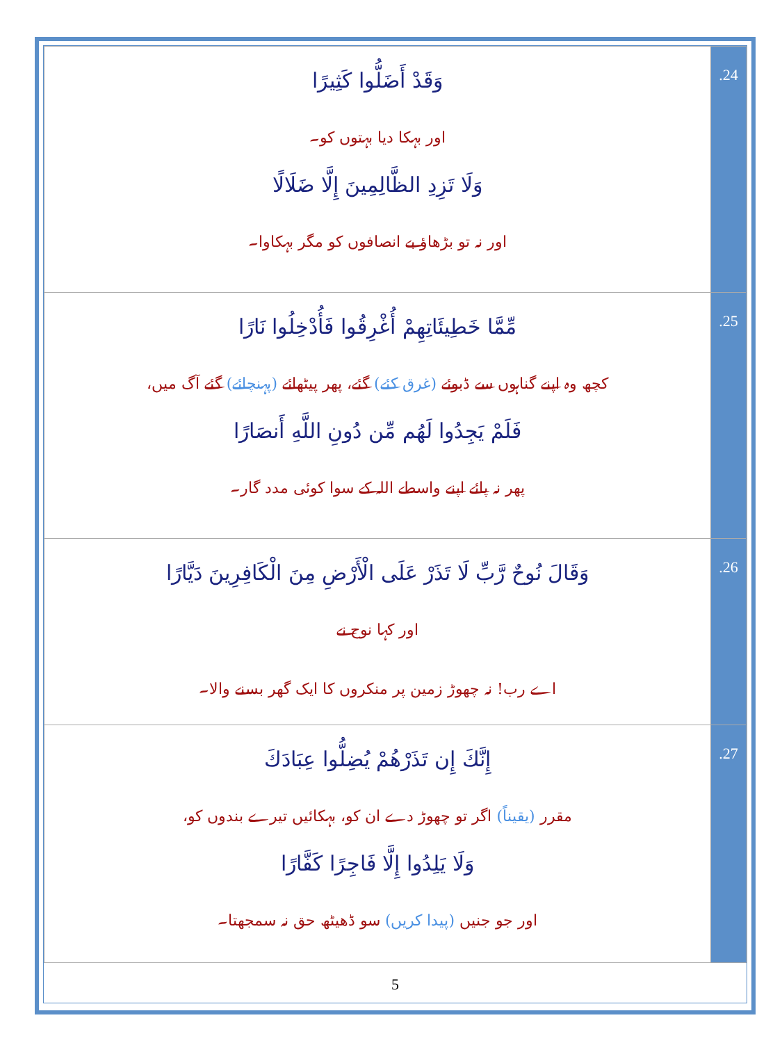| وَقَدْ أَضَلُّوا كَثِيرًا اور بہکا دیا بہتوں کو۔ وَلَا تَزِدِ الظَّالِمِينَ إِلَّا ضَلَالًا اور نہ تو بڑھاؤ بے انصافوں کو مگر بہکاوا۔ | .24 |
| مِّمَّا خَطِيئَاتِهِمْ أُغْرِقُوا فَأُدْخِلُوا نَارًا کچھ وہ اپنے گناہوں سے ڈبوئے (غرق کئے) گئے، پھر پیٹھائے (پہنچائے) گئے آگ میں، فَلَمْ يَجِدُوا لَهُم مِّن دُونِ اللَّهِ أَنصَارًا پھر نہ پائے اپنے واسطے اللہ کے سوا کوئی مدد گار۔ | .25 |
| وَقَالَ نُوحٌ رَّبِّ لَا تَذَرْ عَلَى الْأَرْضِ مِنَ الْكَافِرِينَ دَيَّارًا اور کہا نوح نے اے رب! نہ چھوڑ زمین پر منکروں کا ایک گھر بسنے والا۔ | .26 |
| إِنَّكَ إِن تَذَرْهُمْ يُضِلُّوا عِبَادَكَ مقرر (یقیناً) اگر تو چھوڑ دے ان کو، بہکائیں تیرے بندوں کو، وَلَا يَلِدُوا إِلَّا فَاجِرًا كَفَّارًا اور جو جنیں (پیدا کریں) سو ڈھیٹھ حق نہ سمجھتا۔ | .27 |
5